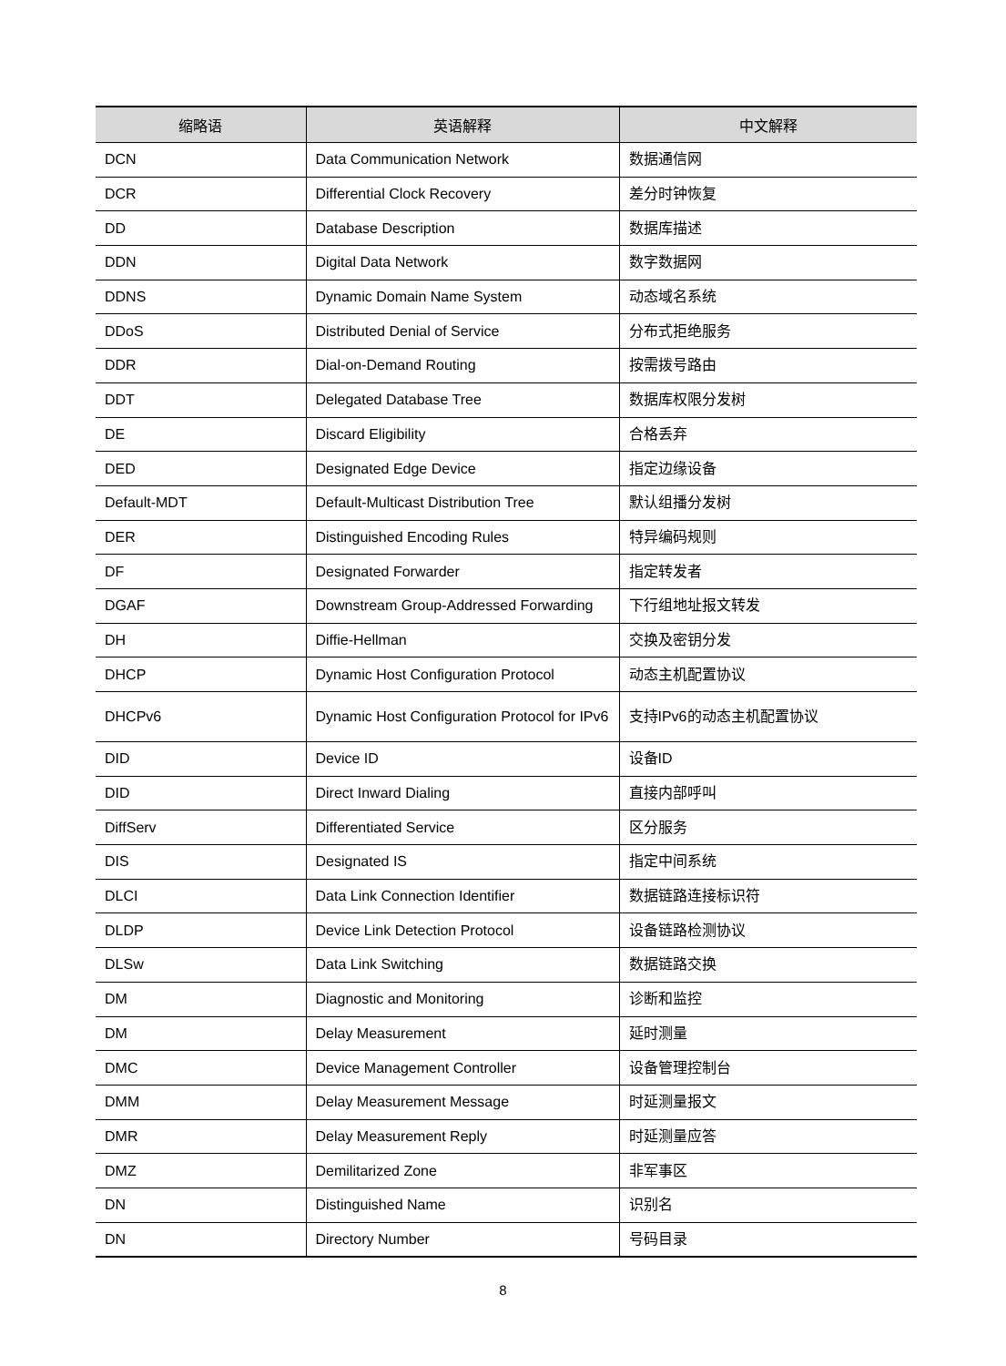| 缩略语 | 英语解释 | 中文解释 |
| --- | --- | --- |
| DCN | Data Communication Network | 数据通信网 |
| DCR | Differential Clock Recovery | 差分时钟恢复 |
| DD | Database Description | 数据库描述 |
| DDN | Digital Data Network | 数字数据网 |
| DDNS | Dynamic Domain Name System | 动态域名系统 |
| DDoS | Distributed Denial of Service | 分布式拒绝服务 |
| DDR | Dial-on-Demand Routing | 按需拨号路由 |
| DDT | Delegated Database Tree | 数据库权限分发树 |
| DE | Discard Eligibility | 合格丢弃 |
| DED | Designated Edge Device | 指定边缘设备 |
| Default-MDT | Default-Multicast Distribution Tree | 默认组播分发树 |
| DER | Distinguished Encoding Rules | 特异编码规则 |
| DF | Designated Forwarder | 指定转发者 |
| DGAF | Downstream Group-Addressed Forwarding | 下行组地址报文转发 |
| DH | Diffie-Hellman | 交换及密钥分发 |
| DHCP | Dynamic Host Configuration Protocol | 动态主机配置协议 |
| DHCPv6 | Dynamic Host Configuration Protocol for IPv6 | 支持IPv6的动态主机配置协议 |
| DID | Device ID | 设备ID |
| DID | Direct Inward Dialing | 直接内部呼叫 |
| DiffServ | Differentiated Service | 区分服务 |
| DIS | Designated IS | 指定中间系统 |
| DLCI | Data Link Connection Identifier | 数据链路连接标识符 |
| DLDP | Device Link Detection Protocol | 设备链路检测协议 |
| DLSw | Data Link Switching | 数据链路交换 |
| DM | Diagnostic and Monitoring | 诊断和监控 |
| DM | Delay Measurement | 延时测量 |
| DMC | Device Management Controller | 设备管理控制台 |
| DMM | Delay Measurement Message | 时延测量报文 |
| DMR | Delay Measurement Reply | 时延测量应答 |
| DMZ | Demilitarized Zone | 非军事区 |
| DN | Distinguished Name | 识别名 |
| DN | Directory Number | 号码目录 |
8